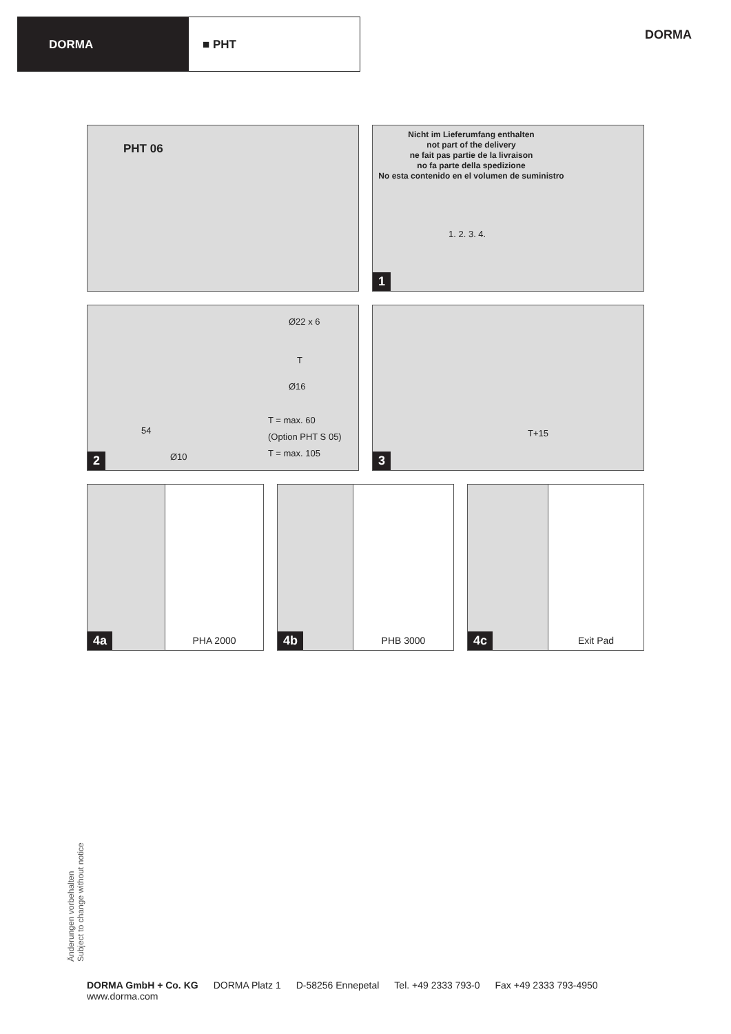DORMA ■ PHT
DORMA
PHT 06
Nicht im Lieferumfang enthalten
not part of the delivery
ne fait pas partie de la livraison
no fa parte della spedizione
No esta contenido en el volumen de suministro
1. 2. 3. 4.
1
Ø22 x 6
T
Ø16
54
Ø10
T = max. 60
(Option PHT S 05)
T = max. 105
2
T+15
3
PHA 2000
4a
PHB 3000
4b
Exit Pad
4c
Änderungen vorbehalten
Subject to change without notice
DORMA GmbH + Co. KG
www.dorma.com
DORMA Platz 1 D-58256 Ennepetal Tel. +49 2333 793-0 Fax +49 2333 793-4950